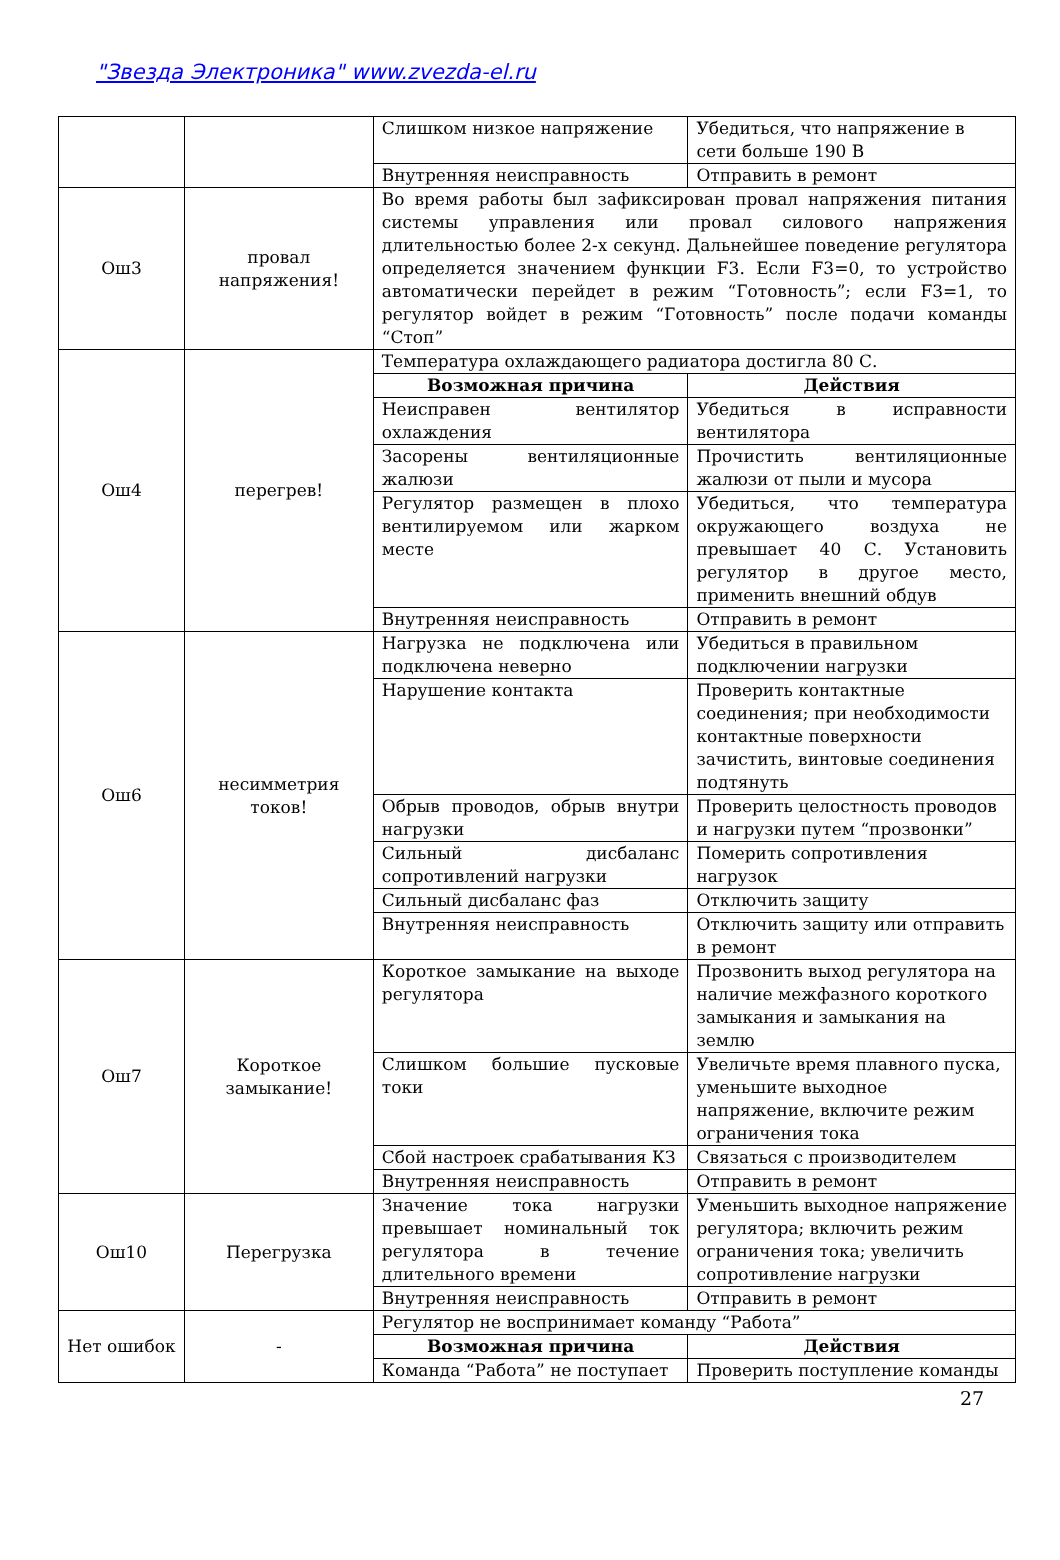"Звезда Электроника" www.zvezda-el.ru
| | | Слишком низкое напряжение | Убедиться, что напряжение в сети больше 190 В |
| | | Внутренняя неисправность | Отправить в ремонт |
| Ош3 | провал напряжения! | Во время работы был зафиксирован провал напряжения питания системы управления или провал силового напряжения длительностью более 2-х секунд. Дальнейшее поведение регулятора определяется значением функции F3. Если F3=0, то устройство автоматически перейдет в режим “Готовность”; если F3=1, то регулятор войдет в режим “Готовность” после подачи команды “Стоп” | |
| Ош4 | перегрев! | Температура охлаждающего радиатора достигла 80 С. | |
| | | Возможная причина | Действия |
| | | Неисправен вентилятор охлаждения | Убедиться в исправности вентилятора |
| | | Засорены вентиляционные жалюзи | Прочистить вентиляционные жалюзи от пыли и мусора |
| | | Регулятор размещен в плохо вентилируемом или жарком месте | Убедиться, что температура окружающего воздуха не превышает 40 С. Установить регулятор в другое место, применить внешний обдув |
| | | Внутренняя неисправность | Отправить в ремонт |
| Ош6 | несимметрия токов! | Нагрузка не подключена или подключена неверно | Убедиться в правильном подключении нагрузки |
| | | Нарушение контакта | Проверить контактные соединения; при необходимости контактные поверхности зачистить, винтовые соединения подтянуть |
| | | Обрыв проводов, обрыв внутри нагрузки | Проверить целостность проводов и нагрузки путем “прозвонки” |
| | | Сильный дисбаланс сопротивлений нагрузки | Померить сопротивления нагрузок |
| | | Сильный дисбаланс фаз | Отключить защиту |
| | | Внутренняя неисправность | Отключить защиту или отправить в ремонт |
| Ош7 | Короткое замыкание! | Короткое замыкание на выходе регулятора | Прозвонить выход регулятора на наличие межфазного короткого замыкания и замыкания на землю |
| | | Слишком большие пусковые токи | Увеличьте время плавного пуска, уменьшите выходное напряжение, включите режим ограничения тока |
| | | Сбой настроек срабатывания КЗ | Связаться с производителем |
| | | Внутренняя неисправность | Отправить в ремонт |
| Ош10 | Перегрузка | Значение тока нагрузки превышает номинальный ток регулятора в течение длительного времени | Уменьшить выходное напряжение регулятора; включить режим ограничения тока; увеличить сопротивление нагрузки |
| | | Внутренняя неисправность | Отправить в ремонт |
| Нет ошибок | - | Регулятор не воспринимает команду “Работа” | |
| | | Возможная причина | Действия |
| | | Команда “Работа” не поступает | Проверить поступление команды |
27